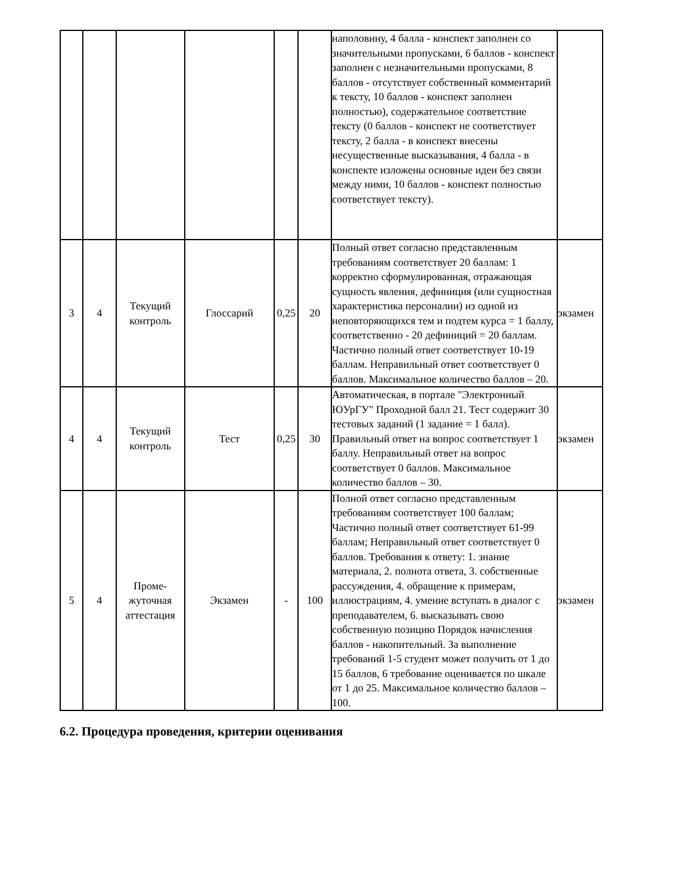| | | | | | | наполовину, 4 балла - конспект заполнен со значительными пропусками, 6 баллов - конспект заполнен с незначительными пропусками, 8 баллов - отсутствует собственный комментарий к тексту, 10 баллов - конспект заполнен полностью), содержательное соответствие тексту (0 баллов - конспект не соответствует тексту, 2 балла - в конспект внесены несущественные высказывания, 4 балла - в конспекте изложены основные идеи без связи между ними, 10 баллов - конспект полностью соответствует тексту). | |
| 3 | 4 | Текущий контроль | Глоссарий | 0,25 | 20 | Полный ответ согласно представленным требованиям соответствует 20 баллам: 1 корректно сформулированная, отражающая сущность явления, дефиниция (или сущностная характеристика персоналии) из одной из неповторяющихся тем и подтем курса = 1 баллу, соответственно - 20 дефиниций = 20 баллам. Частично полный ответ соответствует 10-19 баллам. Неправильный ответ соответствует 0 баллов. Максимальное количество баллов – 20. | экзамен |
| 4 | 4 | Текущий контроль | Тест | 0,25 | 30 | Автоматическая, в портале "Электронный ЮУрГУ" Проходной балл 21. Тест содержит 30 тестовых заданий (1 задание = 1 балл). Правильный ответ на вопрос соответствует 1 баллу. Неправильный ответ на вопрос соответствует 0 баллов. Максимальное количество баллов – 30. | экзамен |
| 5 | 4 | Проме-жуточная аттестация | Экзамен | - | 100 | Полной ответ согласно представленным требованиям соответствует 100 баллам; Частично полный ответ соответствует 61-99 баллам; Неправильный ответ соответствует 0 баллов. Требования к ответу: 1. знание материала, 2. полнота ответа, 3. собственные рассуждения, 4. обращение к примерам, иллюстрациям, 4. умение вступать в диалог с преподавателем, 6. высказывать свою собственную позицию Порядок начисления баллов - накопительный. За выполнение требований 1-5 студент может получить от 1 до 15 баллов, 6 требование оценивается по шкале от 1 до 25. Максимальное количество баллов – 100. | экзамен |
6.2. Процедура проведения, критерии оценивания